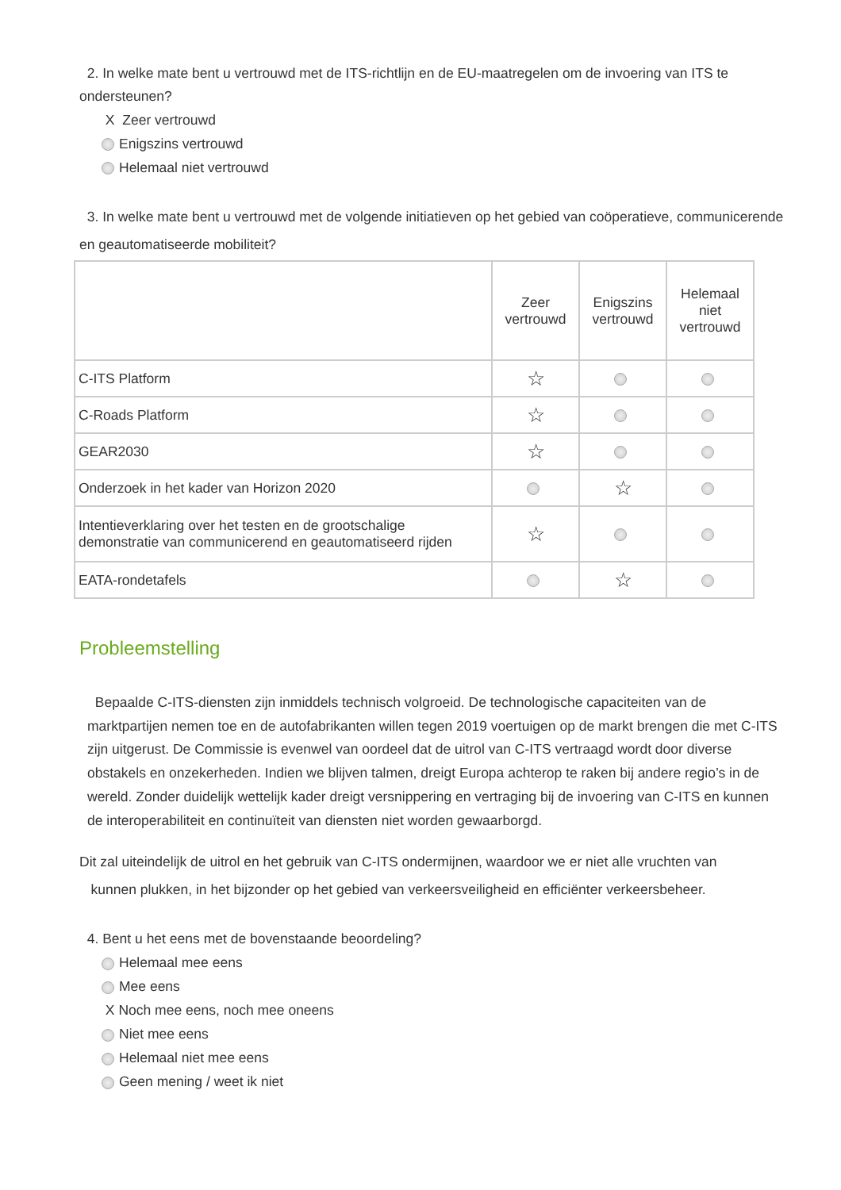2. In welke mate bent u vertrouwd met de ITS-richtlijn en de EU-maatregelen om de invoering van ITS te ondersteunen?
X Zeer vertrouwd
Enigszins vertrouwd
Helemaal niet vertrouwd
3. In welke mate bent u vertrouwd met de volgende initiatieven op het gebied van coöperatieve, communicerende en geautomatiseerde mobiliteit?
| | Zeer vertrouwd | Enigszins vertrouwd | Helemaal niet vertrouwd |
| --- | --- | --- | --- |
| C-ITS Platform | ☆ | | |
| C-Roads Platform | ☆ | | |
| GEAR2030 | ☆ | | |
| Onderzoek in het kader van Horizon 2020 | | ☆ | |
| Intentieverklaring over het testen en de grootschalige demonstratie van communicerend en geautomatiseerd rijden | ☆ | | |
| EATA-rondetafels | | ☆ | |
Probleemstelling
Bepaalde C-ITS-diensten zijn inmiddels technisch volgroeid. De technologische capaciteiten van de marktpartijen nemen toe en de autofabrikanten willen tegen 2019 voertuigen op de markt brengen die met C-ITS zijn uitgerust. De Commissie is evenwel van oordeel dat de uitrol van C-ITS vertraagd wordt door diverse obstakels en onzekerheden. Indien we blijven talmen, dreigt Europa achterop te raken bij andere regio’s in de wereld. Zonder duidelijk wettelijk kader dreigt versnippering en vertraging bij de invoering van C-ITS en kunnen de interoperabiliteit en continuïteit van diensten niet worden gewaarborgd.
Dit zal uiteindelijk de uitrol en het gebruik van C-ITS ondermijnen, waardoor we er niet alle vruchten van
kunnen plukken, in het bijzonder op het gebied van verkeersveiligheid en efficiënter verkeersbeheer.
4. Bent u het eens met de bovenstaande beoordeling?
Helemaal mee eens
Mee eens
X Noch mee eens, noch mee oneens
Niet mee eens
Helemaal niet mee eens
Geen mening / weet ik niet